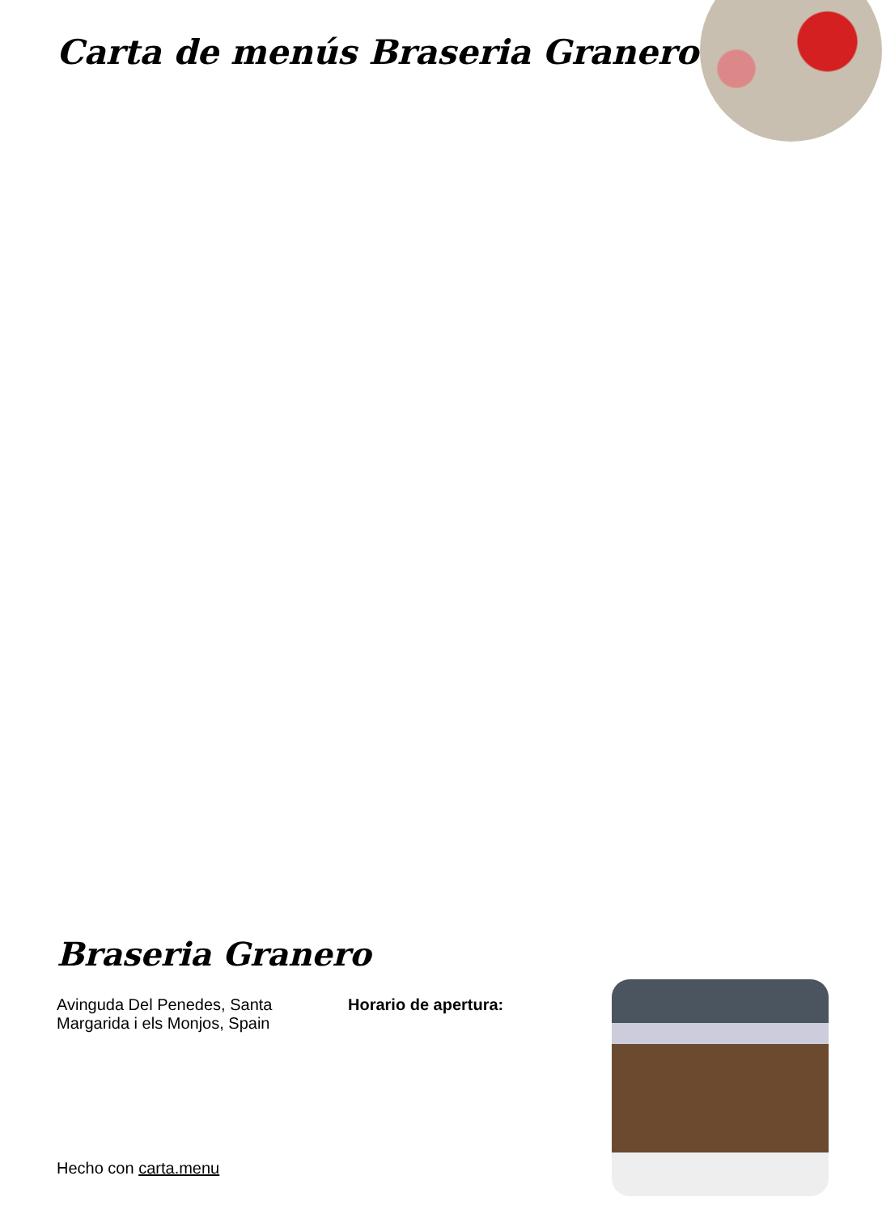Carta de menús Braseria Granero
Braseria Granero
Avinguda Del Penedes, Santa Margarida i els Monjos, Spain
Horario de apertura:
Hecho con carta.menu